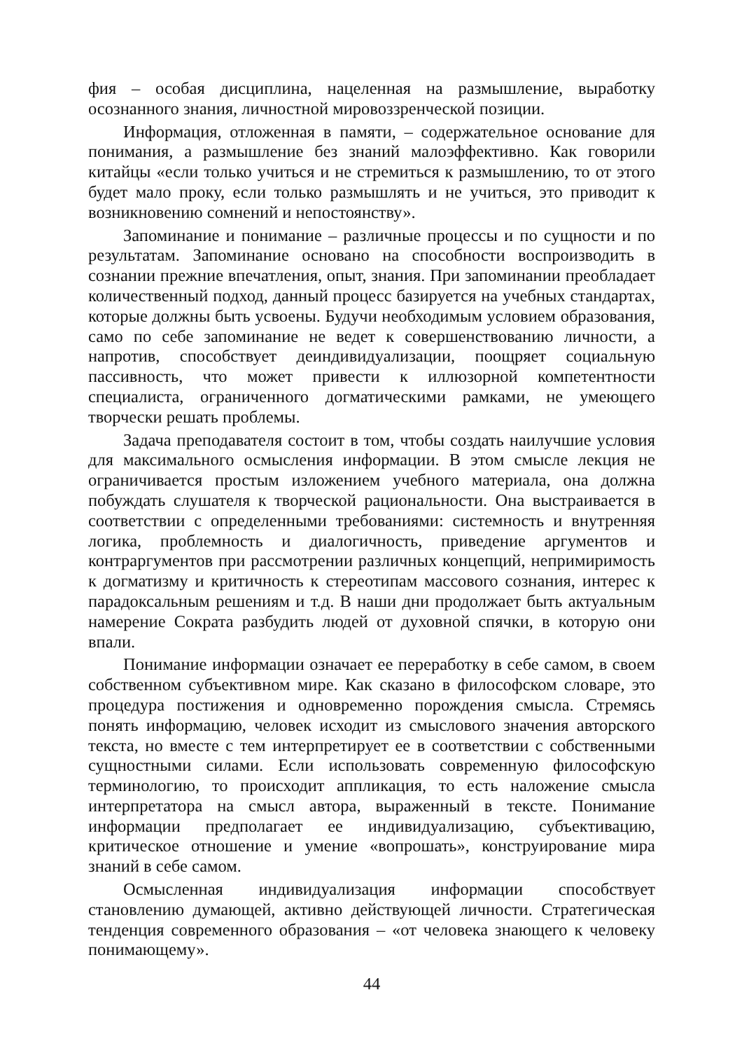фия – особая дисциплина, нацеленная на размышление, выработку осознанного знания, личностной мировоззренческой позиции.
Информация, отложенная в памяти, – содержательное основание для понимания, а размышление без знаний малоэффективно. Как говорили китайцы «если только учиться и не стремиться к размышлению, то от этого будет мало проку, если только размышлять и не учиться, это приводит к возникновению сомнений и непостоянству».
Запоминание и понимание – различные процессы и по сущности и по результатам. Запоминание основано на способности воспроизводить в сознании прежние впечатления, опыт, знания. При запоминании преобладает количественный подход, данный процесс базируется на учебных стандартах, которые должны быть усвоены. Будучи необходимым условием образования, само по себе запоминание не ведет к совершенствованию личности, а напротив, способствует деиндивидуализации, поощряет социальную пассивность, что может привести к иллюзорной компетентности специалиста, ограниченного догматическими рамками, не умеющего творчески решать проблемы.
Задача преподавателя состоит в том, чтобы создать наилучшие условия для максимального осмысления информации. В этом смысле лекция не ограничивается простым изложением учебного материала, она должна побуждать слушателя к творческой рациональности. Она выстраивается в соответствии с определенными требованиями: системность и внутренняя логика, проблемность и диалогичность, приведение аргументов и контраргументов при рассмотрении различных концепций, непримиримость к догматизму и критичность к стереотипам массового сознания, интерес к парадоксальным решениям и т.д. В наши дни продолжает быть актуальным намерение Сократа разбудить людей от духовной спячки, в которую они впали.
Понимание информации означает ее переработку в себе самом, в своем собственном субъективном мире. Как сказано в философском словаре, это процедура постижения и одновременно порождения смысла. Стремясь понять информацию, человек исходит из смыслового значения авторского текста, но вместе с тем интерпретирует ее в соответствии с собственными сущностными силами. Если использовать современную философскую терминологию, то происходит аппликация, то есть наложение смысла интерпретатора на смысл автора, выраженный в тексте. Понимание информации предполагает ее индивидуализацию, субъективацию, критическое отношение и умение «вопрошать», конструирование мира знаний в себе самом.
Осмысленная индивидуализация информации способствует становлению думающей, активно действующей личности. Стратегическая тенденция современного образования – «от человека знающего к человеку понимающему».
44